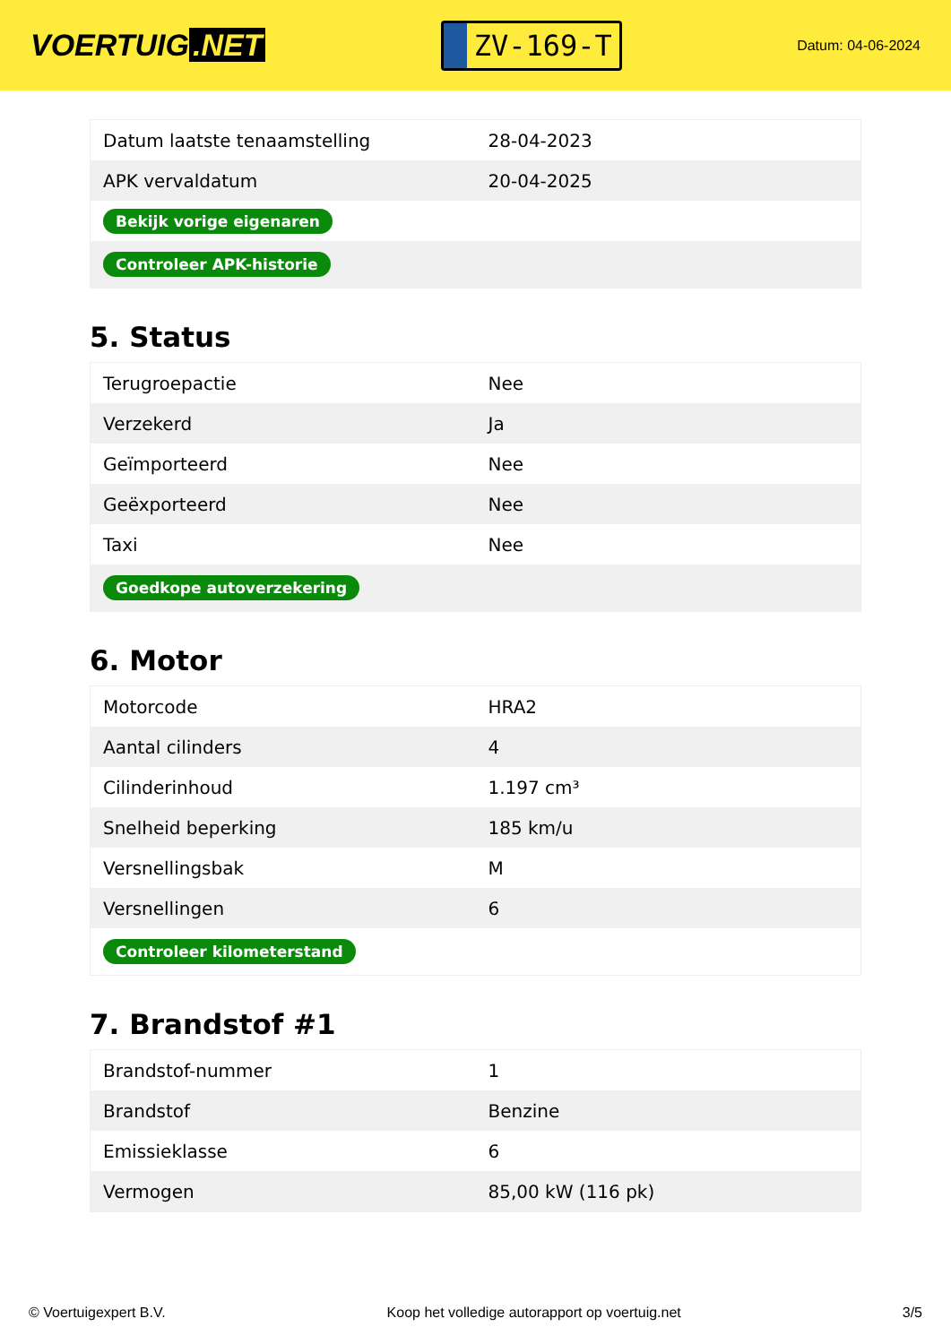VOERTUIG.NET
ZV-169-T
Datum: 04-06-2024
| Datum laatste tenaamstelling | 28-04-2023 |
| APK vervaldatum | 20-04-2025 |
| Bekijk vorige eigenaren | |
| Controleer APK-historie | |
5. Status
| Terugroepactie | Nee |
| Verzekerd | Ja |
| Geïmporteerd | Nee |
| Geëxporteerd | Nee |
| Taxi | Nee |
| Goedkope autoverzekering | |
6. Motor
| Motorcode | HRA2 |
| Aantal cilinders | 4 |
| Cilinderinhoud | 1.197 cm³ |
| Snelheid beperking | 185 km/u |
| Versnellingsbak | M |
| Versnellingen | 6 |
| Controleer kilometerstand | |
7. Brandstof #1
| Brandstof-nummer | 1 |
| Brandstof | Benzine |
| Emissieklasse | 6 |
| Vermogen | 85,00 kW (116 pk) |
© Voertuigexpert B.V. Koop het volledige autorapport op voertuig.net 3/5